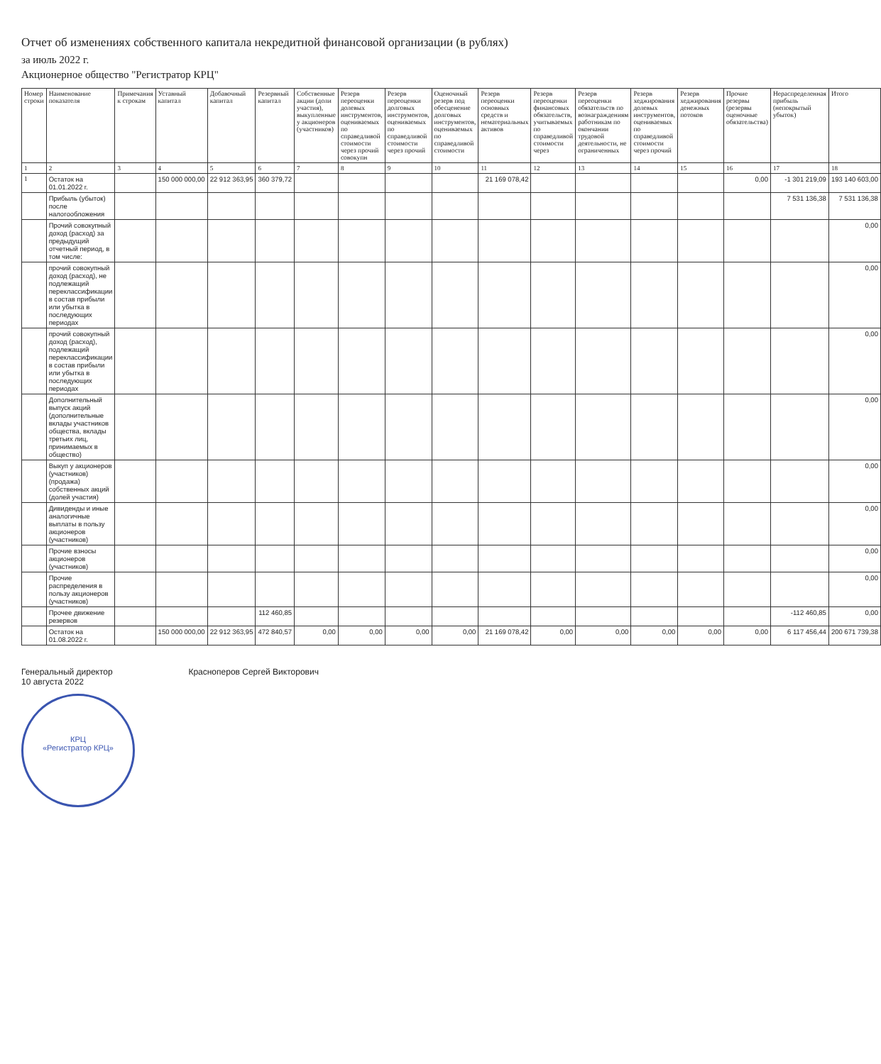Отчет об изменениях собственного капитала некредитной финансовой организации (в рублях)
за июль 2022 г.
Акционерное общество "Регистратор КРЦ"
| Номер строки | Наименование показателя | Примечания к строкам | Уставный капитал | Добавочный капитал | Резервный капитал | Собственные акции (доли участия), выкупленные у акционеров (участников) | Резерв переоценки долевых инструментов, оцениваемых по справедливой стоимости через прочий совокупн | Резерв переоценки долговых инструментов, оцениваемых по справедливой стоимости через прочий | Оценочный резерв под обесценение долговых инструментов, оцениваемых по справедливой стоимости | Резерв переоценки основных средств и нематериальных активов | Резерв переоценки финансовых обязательств, учитываемых по справедливой стоимости через | Резерв переоценки обязательств по вознаграждениям работникам по окончании трудовой деятельности, не ограниченных | Резерв хеджирования долевых инструментов, оцениваемых по справедливой стоимости через прочий | Резерв хеджирования денежных потоков | Прочие резервы (резервы оценочные обязательства) | Нераспределенная прибыль (непокрытый убыток) | Итого |
| --- | --- | --- | --- | --- | --- | --- | --- | --- | --- | --- | --- | --- | --- | --- | --- | --- | --- |
| 1 | 2 | 3 | 4 | 5 | 6 | 7 | 8 | 9 | 10 | 11 | 12 | 13 | 14 | 15 | 16 | 17 | 18 |
| 1 | Остаток на 01.01.2022 г. | | 150 000 000,00 | 22 912 363,95 | 360 379,72 | | | | | 21 169 078,42 | | | | | 0,00 | -1 301 219,09 | 193 140 603,00 |
| | Прибыль (убыток) после налогообложения | | | | | | | | | | | | | | | 7 531 136,38 | 7 531 136,38 |
| | Прочий совокупный доход (расход) за предыдущий отчетный период, в том числе: | | | | | | | | | | | | | | | | 0,00 |
| | прочий совокупный доход (расход), не подлежащий переклассификации в состав прибыли или убытка в последующих периодах | | | | | | | | | | | | | | | | 0,00 |
| | прочий совокупный доход (расход), подлежащий переклассификации в состав прибыли или убытка в последующих периодах | | | | | | | | | | | | | | | | 0,00 |
| | Дополнительный выпуск акций (дополнительные вклады участников общества, вклады третьих лиц, принимаемых в общество) | | | | | | | | | | | | | | | | 0,00 |
| | Выкуп у акционеров (участников) (продажа) собственных акций (долей участия) | | | | | | | | | | | | | | | | 0,00 |
| | Дивиденды и иные аналогичные выплаты в пользу акционеров (участников) | | | | | | | | | | | | | | | | 0,00 |
| | Прочие взносы акционеров (участников) | | | | | | | | | | | | | | | | 0,00 |
| | Прочие распределения в пользу акционеров (участников) | | | | | | | | | | | | | | | | 0,00 |
| | Прочее движение резервов | | | | 112 460,85 | | | | | | | | | | | -112 460,85 | 0,00 |
| | Остаток на 01.08.2022 г. | | 150 000 000,00 | 22 912 363,95 | 472 840,57 | 0,00 | 0,00 | 0,00 | 0,00 | 21 169 078,42 | 0,00 | 0,00 | 0,00 | 0,00 | 0,00 | 6 117 456,44 | 200 671 739,38 |
Генеральный директор Красноперов Сергей Викторович
10 августа 2022
КРЦ
«Регистратор КРЦ»